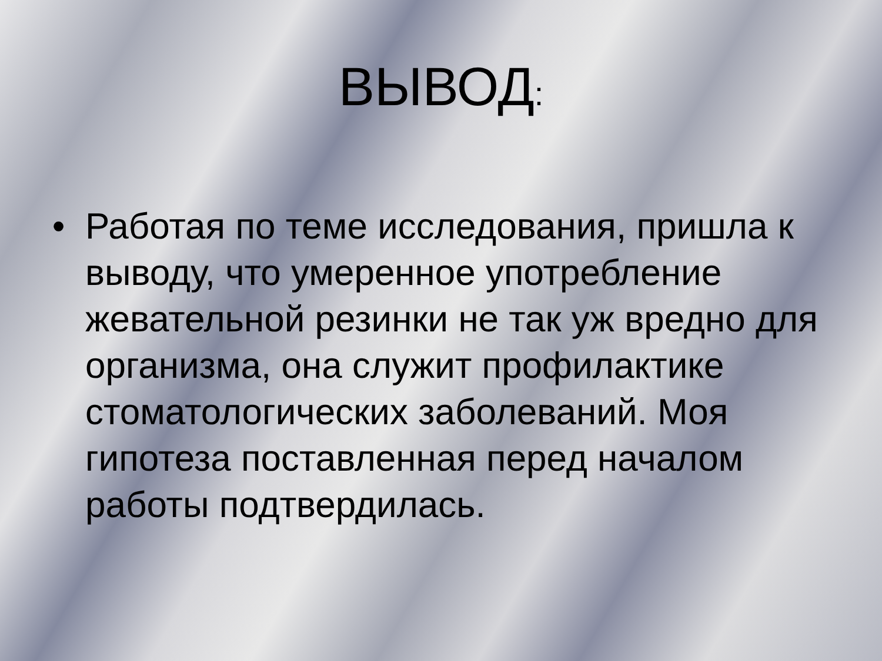ВЫВОД:
• Работая по теме исследования, пришла к выводу, что умеренное употребление жевательной резинки не так уж вредно для организма, она служит профилактике стоматологических заболеваний. Моя гипотеза поставленная перед началом работы подтвердилась.